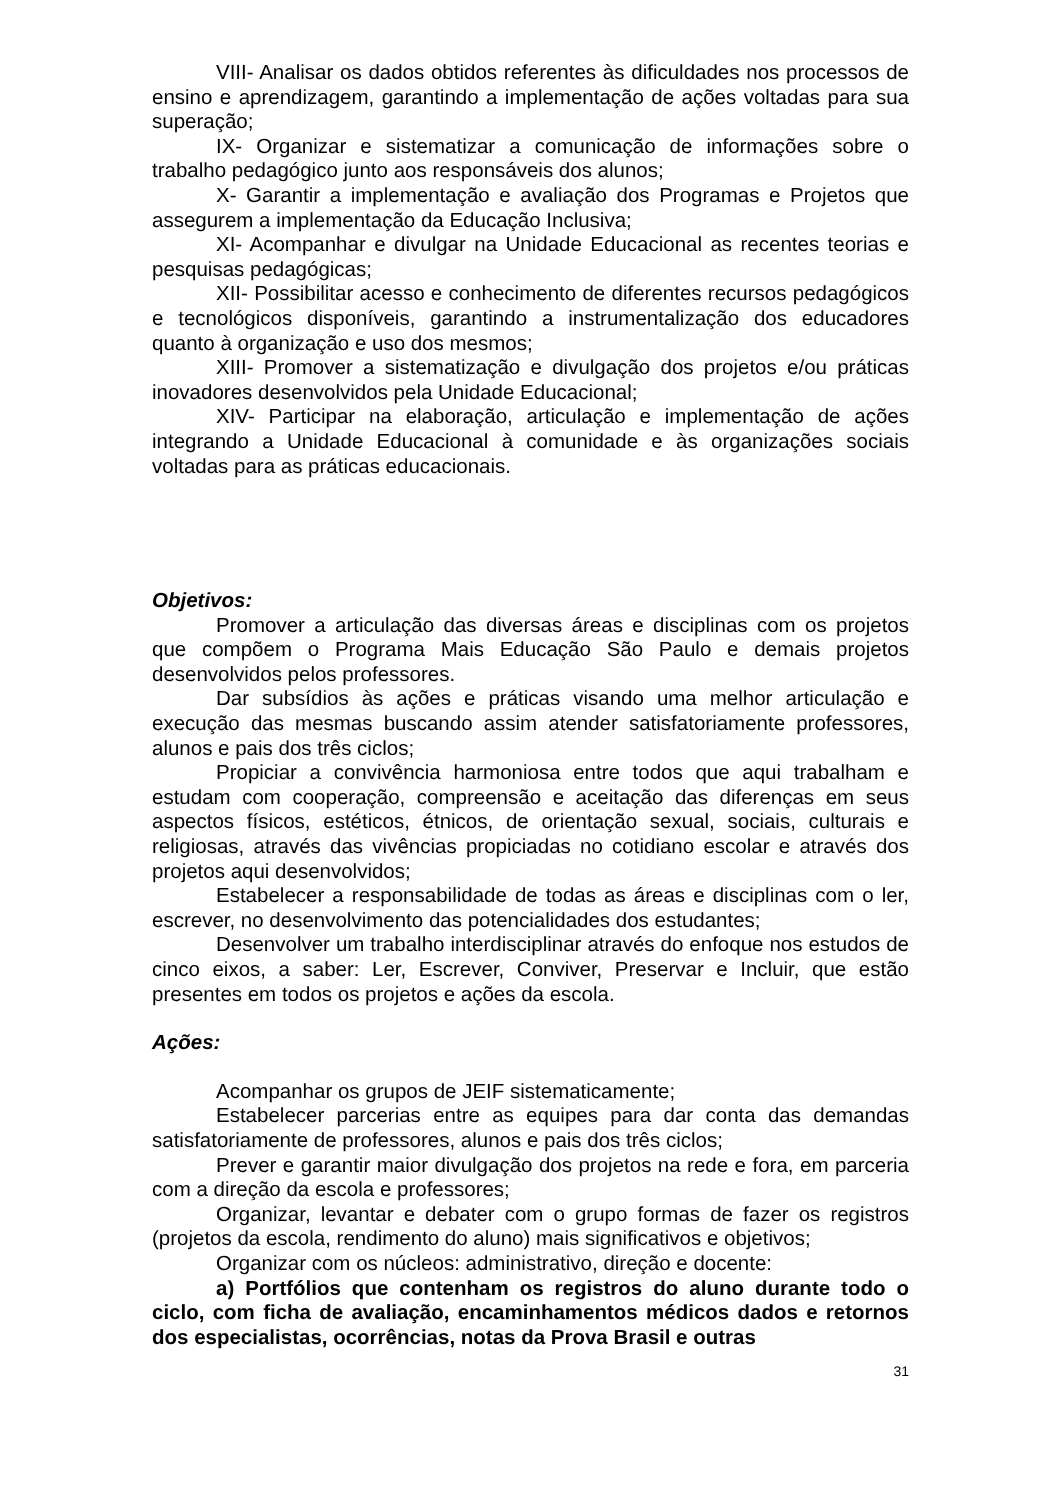VIII- Analisar os dados obtidos referentes às dificuldades nos processos de ensino e aprendizagem, garantindo a implementação de ações voltadas para sua superação;
IX- Organizar e sistematizar a comunicação de informações sobre o trabalho pedagógico junto aos responsáveis dos alunos;
X- Garantir a implementação e avaliação dos Programas e Projetos que assegurem a implementação da Educação Inclusiva;
XI- Acompanhar e divulgar na Unidade Educacional as recentes teorias e pesquisas pedagógicas;
XII- Possibilitar acesso e conhecimento de diferentes recursos pedagógicos e tecnológicos disponíveis, garantindo a instrumentalização dos educadores quanto à organização e uso dos mesmos;
XIII- Promover a sistematização e divulgação dos projetos e/ou práticas inovadores desenvolvidos pela Unidade Educacional;
XIV- Participar na elaboração, articulação e implementação de ações integrando a Unidade Educacional à comunidade e às organizações sociais voltadas para as práticas educacionais.
Objetivos:
Promover a articulação das diversas áreas e disciplinas com os projetos que compõem o Programa Mais Educação São Paulo e demais projetos desenvolvidos pelos professores.
Dar subsídios às ações e práticas visando uma melhor articulação e execução das mesmas buscando assim atender satisfatoriamente professores, alunos e pais dos três ciclos;
Propiciar a convivência harmoniosa entre todos que aqui trabalham e estudam com cooperação, compreensão e aceitação das diferenças em seus aspectos físicos, estéticos, étnicos, de orientação sexual, sociais, culturais e religiosas, através das vivências propiciadas no cotidiano escolar e através dos projetos aqui desenvolvidos;
Estabelecer a responsabilidade de todas as áreas e disciplinas com o ler, escrever, no desenvolvimento das potencialidades dos estudantes;
Desenvolver um trabalho interdisciplinar através do enfoque nos estudos de cinco eixos, a saber: Ler, Escrever, Conviver, Preservar e Incluir, que estão presentes em todos os projetos e ações da escola.
Ações:
Acompanhar os grupos de JEIF sistematicamente;
Estabelecer parcerias entre as equipes para dar conta das demandas satisfatoriamente de professores, alunos e pais dos três ciclos;
Prever e garantir maior divulgação dos projetos na rede e fora, em parceria com a direção da escola e professores;
Organizar, levantar e debater com o grupo formas de fazer os registros (projetos da escola, rendimento do aluno) mais significativos e objetivos;
Organizar com os núcleos: administrativo, direção e docente:
a) Portfólios que contenham os registros do aluno durante todo o ciclo, com ficha de avaliação, encaminhamentos médicos dados e retornos dos especialistas, ocorrências, notas da Prova Brasil e outras
31